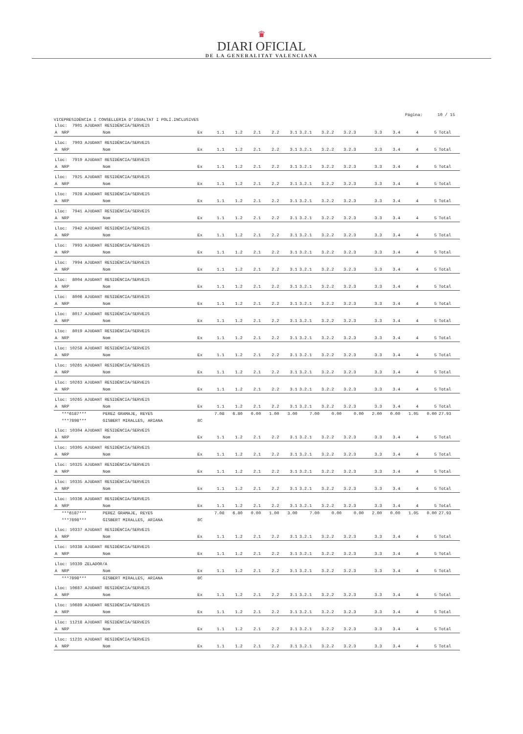♛
DIARI OFICIAL
DE LA GENERALITAT VALENCIANA
Página: 10 / 15
VICEPRESIDÈNCIA I CONSELLERIA D'IGUALTAT I POLÍ.INCLUSIVES
| Lloc: 7901 AJUDANT RESIDÈNCIA/SERVEIS | | | | | | | | | | | | | | | | |
| A | NRP | Nom | Ex | 1.1 | 1.2 | 2.1 | 2.2 | 3.1 | 3.2.1 | 3.2.2 | 3.2.3 | 3.3 | 3.4 | 4 | 5 | Total |
| Lloc: 7903 AJUDANT RESIDÈNCIA/SERVEIS | | | | | | | | | | | | | | | | |
| A | NRP | Nom | Ex | 1.1 | 1.2 | 2.1 | 2.2 | 3.1 | 3.2.1 | 3.2.2 | 3.2.3 | 3.3 | 3.4 | 4 | 5 | Total |
| Lloc: 7919 AJUDANT RESIDÈNCIA/SERVEIS | | | | | | | | | | | | | | | | |
| A | NRP | Nom | Ex | 1.1 | 1.2 | 2.1 | 2.2 | 3.1 | 3.2.1 | 3.2.2 | 3.2.3 | 3.3 | 3.4 | 4 | 5 | Total |
| Lloc: 7925 AJUDANT RESIDÈNCIA/SERVEIS | | | | | | | | | | | | | | | | |
| A | NRP | Nom | Ex | 1.1 | 1.2 | 2.1 | 2.2 | 3.1 | 3.2.1 | 3.2.2 | 3.2.3 | 3.3 | 3.4 | 4 | 5 | Total |
| Lloc: 7928 AJUDANT RESIDÈNCIA/SERVEIS | | | | | | | | | | | | | | | | |
| A | NRP | Nom | Ex | 1.1 | 1.2 | 2.1 | 2.2 | 3.1 | 3.2.1 | 3.2.2 | 3.2.3 | 3.3 | 3.4 | 4 | 5 | Total |
| Lloc: 7941 AJUDANT RESIDÈNCIA/SERVEIS | | | | | | | | | | | | | | | | |
| A | NRP | Nom | Ex | 1.1 | 1.2 | 2.1 | 2.2 | 3.1 | 3.2.1 | 3.2.2 | 3.2.3 | 3.3 | 3.4 | 4 | 5 | Total |
| Lloc: 7942 AJUDANT RESIDÈNCIA/SERVEIS | | | | | | | | | | | | | | | | |
| A | NRP | Nom | Ex | 1.1 | 1.2 | 2.1 | 2.2 | 3.1 | 3.2.1 | 3.2.2 | 3.2.3 | 3.3 | 3.4 | 4 | 5 | Total |
| Lloc: 7993 AJUDANT RESIDÈNCIA/SERVEIS | | | | | | | | | | | | | | | | |
| A | NRP | Nom | Ex | 1.1 | 1.2 | 2.1 | 2.2 | 3.1 | 3.2.1 | 3.2.2 | 3.2.3 | 3.3 | 3.4 | 4 | 5 | Total |
| Lloc: 7994 AJUDANT RESIDÈNCIA/SERVEIS | | | | | | | | | | | | | | | | |
| A | NRP | Nom | Ex | 1.1 | 1.2 | 2.1 | 2.2 | 3.1 | 3.2.1 | 3.2.2 | 3.2.3 | 3.3 | 3.4 | 4 | 5 | Total |
| Lloc: 8004 AJUDANT RESIDÈNCIA/SERVEIS | | | | | | | | | | | | | | | | |
| A | NRP | Nom | Ex | 1.1 | 1.2 | 2.1 | 2.2 | 3.1 | 3.2.1 | 3.2.2 | 3.2.3 | 3.3 | 3.4 | 4 | 5 | Total |
| Lloc: 8006 AJUDANT RESIDÈNCIA/SERVEIS | | | | | | | | | | | | | | | | |
| A | NRP | Nom | Ex | 1.1 | 1.2 | 2.1 | 2.2 | 3.1 | 3.2.1 | 3.2.2 | 3.2.3 | 3.3 | 3.4 | 4 | 5 | Total |
| Lloc: 8017 AJUDANT RESIDÈNCIA/SERVEIS | | | | | | | | | | | | | | | | |
| A | NRP | Nom | Ex | 1.1 | 1.2 | 2.1 | 2.2 | 3.1 | 3.2.1 | 3.2.2 | 3.2.3 | 3.3 | 3.4 | 4 | 5 | Total |
| Lloc: 8019 AJUDANT RESIDÈNCIA/SERVEIS | | | | | | | | | | | | | | | | |
| A | NRP | Nom | Ex | 1.1 | 1.2 | 2.1 | 2.2 | 3.1 | 3.2.1 | 3.2.2 | 3.2.3 | 3.3 | 3.4 | 4 | 5 | Total |
| Lloc: 10258 AJUDANT RESIDÈNCIA/SERVEIS | | | | | | | | | | | | | | | | |
| A | NRP | Nom | Ex | 1.1 | 1.2 | 2.1 | 2.2 | 3.1 | 3.2.1 | 3.2.2 | 3.2.3 | 3.3 | 3.4 | 4 | 5 | Total |
| Lloc: 10261 AJUDANT RESIDÈNCIA/SERVEIS | | | | | | | | | | | | | | | | |
| A | NRP | Nom | Ex | 1.1 | 1.2 | 2.1 | 2.2 | 3.1 | 3.2.1 | 3.2.2 | 3.2.3 | 3.3 | 3.4 | 4 | 5 | Total |
| Lloc: 10263 AJUDANT RESIDÈNCIA/SERVEIS | | | | | | | | | | | | | | | | |
| A | NRP | Nom | Ex | 1.1 | 1.2 | 2.1 | 2.2 | 3.1 | 3.2.1 | 3.2.2 | 3.2.3 | 3.3 | 3.4 | 4 | 5 | Total |
| Lloc: 10265 AJUDANT RESIDÈNCIA/SERVEIS | | | | | | | | | | | | | | | | |
| A | NRP | Nom | Ex | 1.1 | 1.2 | 2.1 | 2.2 | 3.1 | 3.2.1 | 3.2.2 | 3.2.3 | 3.3 | 3.4 | 4 | 5 | Total |
| | ***6187*** | PEREZ GRAMAJE, REYES | | 7.08 | 6.80 | 0.00 | 1.00 | 3.00 | 7.00 | 0.00 | 0.00 | 2.00 | 0.00 | 1.05 | 0.00 | 27.93 |
| | ***7898*** | GISBERT MIRALLES, ARIANA | 8C | | | | | | | | | | | | | |
| Lloc: 10304 AJUDANT RESIDÈNCIA/SERVEIS | | | | | | | | | | | | | | | | |
| A | NRP | Nom | Ex | 1.1 | 1.2 | 2.1 | 2.2 | 3.1 | 3.2.1 | 3.2.2 | 3.2.3 | 3.3 | 3.4 | 4 | 5 | Total |
| Lloc: 10305 AJUDANT RESIDÈNCIA/SERVEIS | | | | | | | | | | | | | | | | |
| A | NRP | Nom | Ex | 1.1 | 1.2 | 2.1 | 2.2 | 3.1 | 3.2.1 | 3.2.2 | 3.2.3 | 3.3 | 3.4 | 4 | 5 | Total |
| Lloc: 10325 AJUDANT RESIDÈNCIA/SERVEIS | | | | | | | | | | | | | | | | |
| A | NRP | Nom | Ex | 1.1 | 1.2 | 2.1 | 2.2 | 3.1 | 3.2.1 | 3.2.2 | 3.2.3 | 3.3 | 3.4 | 4 | 5 | Total |
| Lloc: 10335 AJUDANT RESIDÈNCIA/SERVEIS | | | | | | | | | | | | | | | | |
| A | NRP | Nom | Ex | 1.1 | 1.2 | 2.1 | 2.2 | 3.1 | 3.2.1 | 3.2.2 | 3.2.3 | 3.3 | 3.4 | 4 | 5 | Total |
| Lloc: 10336 AJUDANT RESIDÈNCIA/SERVEIS | | | | | | | | | | | | | | | | |
| A | NRP | Nom | Ex | 1.1 | 1.2 | 2.1 | 2.2 | 3.1 | 3.2.1 | 3.2.2 | 3.2.3 | 3.3 | 3.4 | 4 | 5 | Total |
| | ***6187*** | PEREZ GRAMAJE, REYES | | 7.08 | 6.80 | 0.00 | 1.00 | 3.00 | 7.00 | 0.00 | 0.00 | 2.00 | 0.00 | 1.05 | 0.00 | 27.93 |
| | ***7898*** | GISBERT MIRALLES, ARIANA | 8C | | | | | | | | | | | | | |
| Lloc: 10337 AJUDANT RESIDÈNCIA/SERVEIS | | | | | | | | | | | | | | | | |
| A | NRP | Nom | Ex | 1.1 | 1.2 | 2.1 | 2.2 | 3.1 | 3.2.1 | 3.2.2 | 3.2.3 | 3.3 | 3.4 | 4 | 5 | Total |
| Lloc: 10338 AJUDANT RESIDÈNCIA/SERVEIS | | | | | | | | | | | | | | | | |
| A | NRP | Nom | Ex | 1.1 | 1.2 | 2.1 | 2.2 | 3.1 | 3.2.1 | 3.2.2 | 3.2.3 | 3.3 | 3.4 | 4 | 5 | Total |
| Lloc: 10339 ZELADOR/A | | | | | | | | | | | | | | | | |
| A | NRP | Nom | Ex | 1.1 | 1.2 | 2.1 | 2.2 | 3.1 | 3.2.1 | 3.2.2 | 3.2.3 | 3.3 | 3.4 | 4 | 5 | Total |
| | ***7898*** | GISBERT MIRALLES, ARIANA | 8C | | | | | | | | | | | | | |
| Lloc: 10687 AJUDANT RESIDÈNCIA/SERVEIS | | | | | | | | | | | | | | | | |
| A | NRP | Nom | Ex | 1.1 | 1.2 | 2.1 | 2.2 | 3.1 | 3.2.1 | 3.2.2 | 3.2.3 | 3.3 | 3.4 | 4 | 5 | Total |
| Lloc: 10689 AJUDANT RESIDÈNCIA/SERVEIS | | | | | | | | | | | | | | | | |
| A | NRP | Nom | Ex | 1.1 | 1.2 | 2.1 | 2.2 | 3.1 | 3.2.1 | 3.2.2 | 3.2.3 | 3.3 | 3.4 | 4 | 5 | Total |
| Lloc: 11218 AJUDANT RESIDÈNCIA/SERVEIS | | | | | | | | | | | | | | | | |
| A | NRP | Nom | Ex | 1.1 | 1.2 | 2.1 | 2.2 | 3.1 | 3.2.1 | 3.2.2 | 3.2.3 | 3.3 | 3.4 | 4 | 5 | Total |
| Lloc: 11231 AJUDANT RESIDÈNCIA/SERVEIS | | | | | | | | | | | | | | | | |
| A | NRP | Nom | Ex | 1.1 | 1.2 | 2.1 | 2.2 | 3.1 | 3.2.1 | 3.2.2 | 3.2.3 | 3.3 | 3.4 | 4 | 5 | Total |